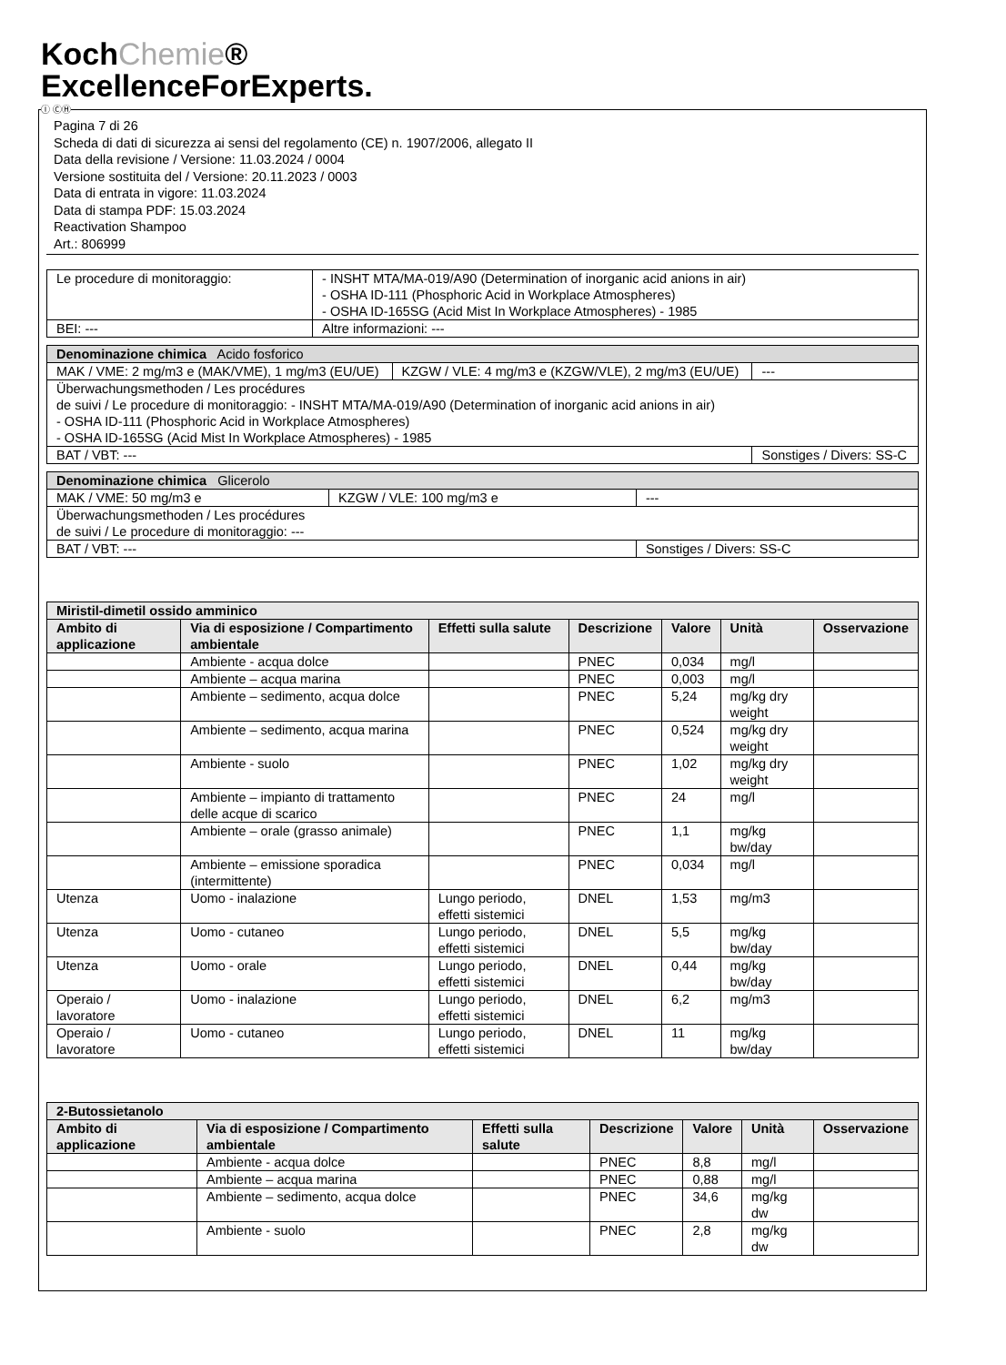KochChemie®
ExcellenceForExperts.
Ⓘ ⒸⒽ
Pagina 7 di 26
Scheda di dati di sicurezza ai sensi del regolamento (CE) n. 1907/2006, allegato II
Data della revisione / Versione: 11.03.2024 / 0004
Versione sostituita del / Versione: 20.11.2023 / 0003
Data di entrata in vigore: 11.03.2024
Data di stampa PDF: 15.03.2024
Reactivation Shampoo
Art.: 806999
| Le procedure di monitoraggio: | - INSHT MTA/MA-019/A90 (Determination of inorganic acid anions in air) - OSHA ID-111 (Phosphoric Acid in Workplace Atmospheres) - OSHA ID-165SG (Acid Mist In Workplace Atmospheres) - 1985 | |
| BEI: --- | | Altre informazioni: --- |
| Denominazione chimica Acido fosforico | | |
| MAK / VME: 2 mg/m3 e (MAK/VME), 1 mg/m3 (EU/UE) | KZGW / VLE: 4 mg/m3 e (KZGW/VLE), 2 mg/m3 (EU/UE) | --- |
| Überwachungsmethoden / Les procédures de suivi / Le procedure di monitoraggio: - INSHT MTA/MA-019/A90 (Determination of inorganic acid anions in air) - OSHA ID-111 (Phosphoric Acid in Workplace Atmospheres) - OSHA ID-165SG (Acid Mist In Workplace Atmospheres) - 1985 | | |
| BAT / VBT: --- | | Sonstiges / Divers: SS-C |
| Denominazione chimica Glicerolo | | |
| MAK / VME: 50 mg/m3 e | KZGW / VLE: 100 mg/m3 e | --- |
| Überwachungsmethoden / Les procédures de suivi / Le procedure di monitoraggio: --- | | |
| BAT / VBT: --- | | Sonstiges / Divers: SS-C |
| Miristil-dimetil ossido amminico | | | | | | |
| --- | --- | --- | --- | --- | --- | --- |
| Ambito di applicazione | Via di esposizione / Compartimento ambientale | Effetti sulla salute | Descrizione | Valore | Unità | Osservazione |
| | Ambiente - acqua dolce | | PNEC | 0,034 | mg/l | |
| | Ambiente – acqua marina | | PNEC | 0,003 | mg/l | |
| | Ambiente – sedimento, acqua dolce | | PNEC | 5,24 | mg/kg dry weight | |
| | Ambiente – sedimento, acqua marina | | PNEC | 0,524 | mg/kg dry weight | |
| | Ambiente - suolo | | PNEC | 1,02 | mg/kg dry weight | |
| | Ambiente – impianto di trattamento delle acque di scarico | | PNEC | 24 | mg/l | |
| | Ambiente – orale (grasso animale) | | PNEC | 1,1 | mg/kg bw/day | |
| | Ambiente – emissione sporadica (intermittente) | | PNEC | 0,034 | mg/l | |
| Utenza | Uomo - inalazione | Lungo periodo, effetti sistemici | DNEL | 1,53 | mg/m3 | |
| Utenza | Uomo - cutaneo | Lungo periodo, effetti sistemici | DNEL | 5,5 | mg/kg bw/day | |
| Utenza | Uomo - orale | Lungo periodo, effetti sistemici | DNEL | 0,44 | mg/kg bw/day | |
| Operaio / lavoratore | Uomo - inalazione | Lungo periodo, effetti sistemici | DNEL | 6,2 | mg/m3 | |
| Operaio / lavoratore | Uomo - cutaneo | Lungo periodo, effetti sistemici | DNEL | 11 | mg/kg bw/day | |
| 2-Butossietanolo | | | | | | |
| --- | --- | --- | --- | --- | --- | --- |
| Ambito di applicazione | Via di esposizione / Compartimento ambientale | Effetti sulla salute | Descrizione | Valore | Unità | Osservazione |
| | Ambiente - acqua dolce | | PNEC | 8,8 | mg/l | |
| | Ambiente – acqua marina | | PNEC | 0,88 | mg/l | |
| | Ambiente – sedimento, acqua dolce | | PNEC | 34,6 | mg/kg dw | |
| | Ambiente - suolo | | PNEC | 2,8 | mg/kg dw | |